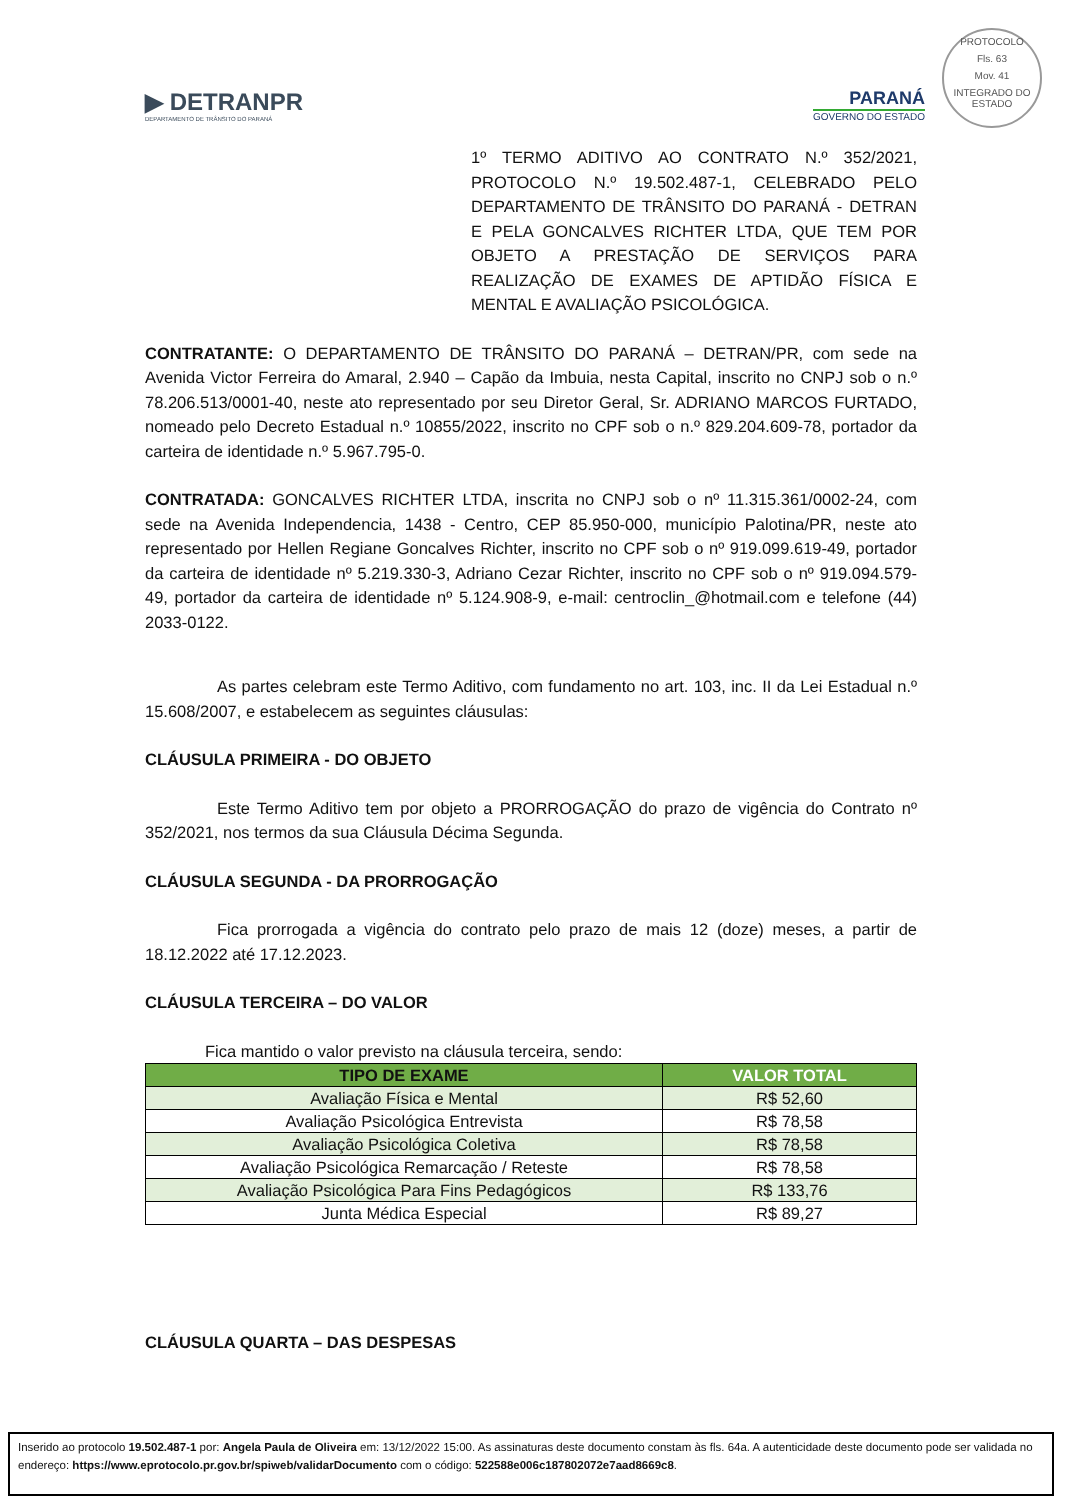▶ DETRANPR
DEPARTAMENTO DE TRÂNSITO DO PARANÁ
PARANÁ
GOVERNO DO ESTADO
PROTOCOLO
Fls. 63
Mov. 41
INTEGRADO DO ESTADO
1º TERMO ADITIVO AO CONTRATO N.º 352/2021, PROTOCOLO N.º 19.502.487-1, CELEBRADO PELO DEPARTAMENTO DE TRÂNSITO DO PARANÁ - DETRAN E PELA GONCALVES RICHTER LTDA, QUE TEM POR OBJETO A PRESTAÇÃO DE SERVIÇOS PARA REALIZAÇÃO DE EXAMES DE APTIDÃO FÍSICA E MENTAL E AVALIAÇÃO PSICOLÓGICA.
CONTRATANTE: O DEPARTAMENTO DE TRÂNSITO DO PARANÁ – DETRAN/PR, com sede na Avenida Victor Ferreira do Amaral, 2.940 – Capão da Imbuia, nesta Capital, inscrito no CNPJ sob o n.º 78.206.513/0001-40, neste ato representado por seu Diretor Geral, Sr. ADRIANO MARCOS FURTADO, nomeado pelo Decreto Estadual n.º 10855/2022, inscrito no CPF sob o n.º 829.204.609-78, portador da carteira de identidade n.º 5.967.795-0.
CONTRATADA: GONCALVES RICHTER LTDA, inscrita no CNPJ sob o nº 11.315.361/0002-24, com sede na Avenida Independencia, 1438 - Centro, CEP 85.950-000, município Palotina/PR, neste ato representado por Hellen Regiane Goncalves Richter, inscrito no CPF sob o nº 919.099.619-49, portador da carteira de identidade nº 5.219.330-3, Adriano Cezar Richter, inscrito no CPF sob o nº 919.094.579-49, portador da carteira de identidade nº 5.124.908-9, e-mail: centroclin_@hotmail.com e telefone (44) 2033-0122.
As partes celebram este Termo Aditivo, com fundamento no art. 103, inc. II da Lei Estadual n.º 15.608/2007, e estabelecem as seguintes cláusulas:
CLÁUSULA PRIMEIRA - DO OBJETO
Este Termo Aditivo tem por objeto a PRORROGAÇÃO do prazo de vigência do Contrato nº 352/2021, nos termos da sua Cláusula Décima Segunda.
CLÁUSULA SEGUNDA - DA PRORROGAÇÃO
Fica prorrogada a vigência do contrato pelo prazo de mais 12 (doze) meses, a partir de 18.12.2022 até 17.12.2023.
CLÁUSULA TERCEIRA – DO VALOR
Fica mantido o valor previsto na cláusula terceira, sendo:
| TIPO DE EXAME | VALOR TOTAL |
| --- | --- |
| Avaliação Física e Mental | R$ 52,60 |
| Avaliação Psicológica Entrevista | R$ 78,58 |
| Avaliação Psicológica Coletiva | R$ 78,58 |
| Avaliação Psicológica Remarcação / Reteste | R$ 78,58 |
| Avaliação Psicológica Para Fins Pedagógicos | R$ 133,76 |
| Junta Médica Especial | R$ 89,27 |
CLÁUSULA QUARTA – DAS DESPESAS
Inserido ao protocolo 19.502.487-1 por: Angela Paula de Oliveira em: 13/12/2022 15:00. As assinaturas deste documento constam às fls. 64a. A autenticidade deste documento pode ser validada no endereço: https://www.eprotocolo.pr.gov.br/spiweb/validarDocumento com o código: 522588e006c187802072e7aad8669c8.